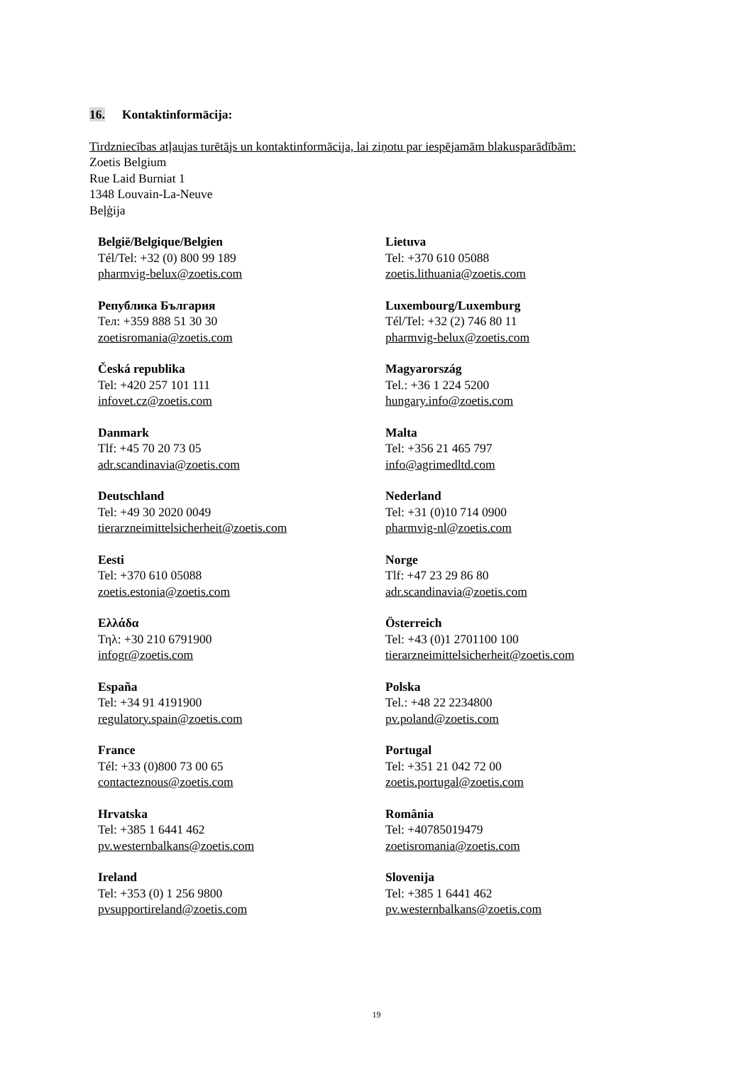16. Kontaktinformācija:
Tirdzniecības atļaujas turētājs un kontaktinformācija, lai ziņotu par iespējamām blakusparādībām:
Zoetis Belgium
Rue Laid Burniat 1
1348 Louvain-La-Neuve
Beļģija
| België/Belgique/Belgien Tél/Tel: +32 (0) 800 99 189 pharmvig-belux@zoetis.com | Lietuva Tel: +370 610 05088 zoetis.lithuania@zoetis.com |
| Република България Тел: +359 888 51 30 30 zoetisromania@zoetis.com | Luxembourg/Luxemburg Tél/Tel: +32 (2) 746 80 11 pharmvig-belux@zoetis.com |
| Česká republika Tel: +420 257 101 111 infovet.cz@zoetis.com | Magyarország Tel.: +36 1 224 5200 hungary.info@zoetis.com |
| Danmark Tlf: +45 70 20 73 05 adr.scandinavia@zoetis.com | Malta Tel: +356 21 465 797 info@agrimedltd.com |
| Deutschland Tel: +49 30 2020 0049 tierarzneimittelsicherheit@zoetis.com | Nederland Tel: +31 (0)10 714 0900 pharmvig-nl@zoetis.com |
| Eesti Tel: +370 610 05088 zoetis.estonia@zoetis.com | Norge Tlf: +47 23 29 86 80 adr.scandinavia@zoetis.com |
| Ελλάδα Τηλ: +30 210 6791900 infogr@zoetis.com | Österreich Tel: +43 (0)1 2701100 100 tierarzneimittelsicherheit@zoetis.com |
| España Tel: +34 91 4191900 regulatory.spain@zoetis.com | Polska Tel.: +48 22 2234800 pv.poland@zoetis.com |
| France Tél: +33 (0)800 73 00 65 contacteznous@zoetis.com | Portugal Tel: +351 21 042 72 00 zoetis.portugal@zoetis.com |
| Hrvatska Tel: +385 1 6441 462 pv.westernbalkans@zoetis.com | România Tel: +40785019479 zoetisromania@zoetis.com |
| Ireland Tel: +353 (0) 1 256 9800 pvsupportireland@zoetis.com | Slovenija Tel: +385 1 6441 462 pv.westernbalkans@zoetis.com |
19